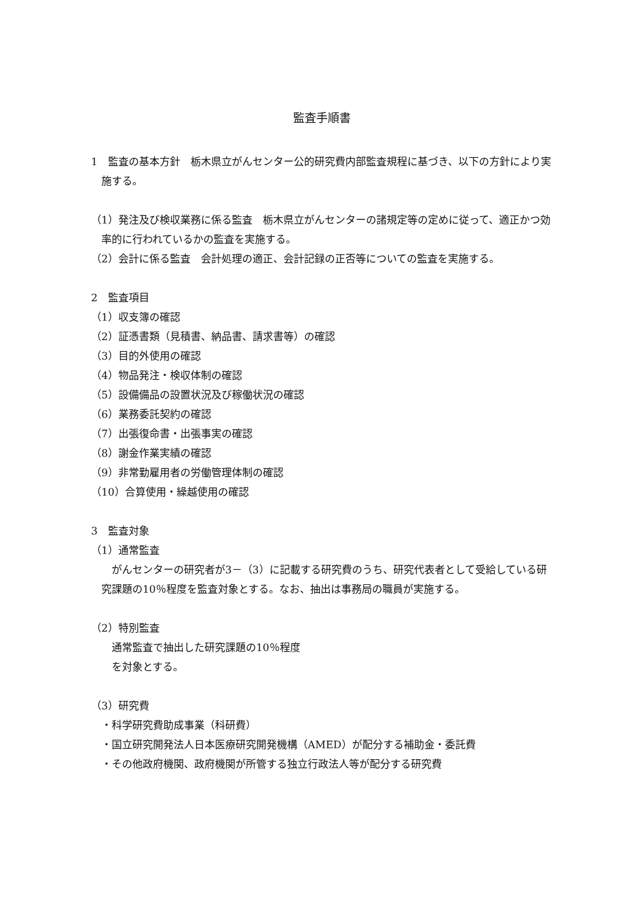監査手順書
1　監査の基本方針　栃木県立がんセンター公的研究費内部監査規程に基づき、以下の方針により実施する。
（1）発注及び検収業務に係る監査　栃木県立がんセンターの諸規定等の定めに従って、適正かつ効率的に行われているかの監査を実施する。
（2）会計に係る監査　会計処理の適正、会計記録の正否等についての監査を実施する。
2　監査項目
（1）収支簿の確認
（2）証憑書類（見積書、納品書、請求書等）の確認
（3）目的外使用の確認
（4）物品発注・検収体制の確認
（5）設備備品の設置状況及び稼働状況の確認
（6）業務委託契約の確認
（7）出張復命書・出張事実の確認
（8）謝金作業実績の確認
（9）非常勤雇用者の労働管理体制の確認
（10）合算使用・繰越使用の確認
3　監査対象
（1）通常監査
　がんセンターの研究者が3－（3）に記載する研究費のうち、研究代表者として受給している研究課題の10％程度を監査対象とする。なお、抽出は事務局の職員が実施する。
（2）特別監査
通常監査で抽出した研究課題の10％程度
を対象とする。
（3）研究費
・科学研究費助成事業（科研費）
・国立研究開発法人日本医療研究開発機構（AMED）が配分する補助金・委託費
・その他政府機関、政府機関が所管する独立行政法人等が配分する研究費